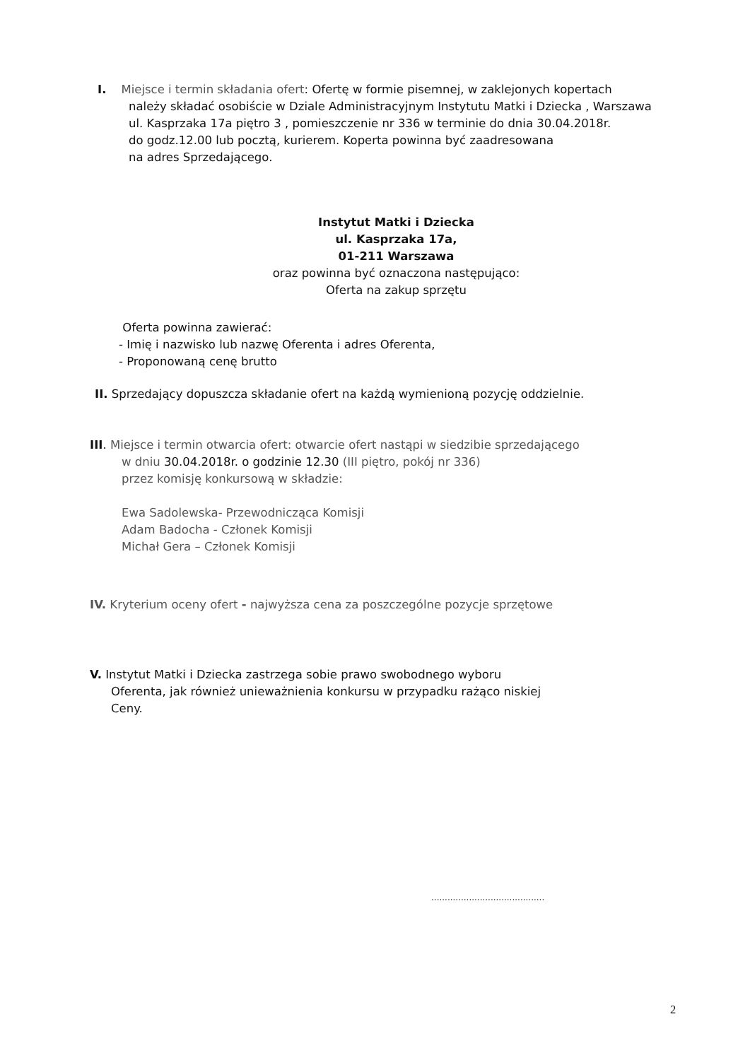I. Miejsce i termin składania ofert: Ofertę w formie pisemnej, w zaklejonych kopertach
należy składać osobiście w Dziale Administracyjnym Instytutu Matki i Dziecka , Warszawa
ul. Kasprzaka 17a piętro 3 , pomieszczenie nr 336 w terminie do dnia 30.04.2018r.
do godz.12.00 lub pocztą, kurierem. Koperta powinna być zaadresowana
na adres Sprzedającego.
Instytut Matki i Dziecka
ul. Kasprzaka 17a,
01-211 Warszawa
oraz powinna być oznaczona następująco:
Oferta na zakup sprzętu
Oferta powinna zawierać:
- Imię i nazwisko lub nazwę Oferenta i adres Oferenta,
- Proponowaną cenę brutto
II. Sprzedający dopuszcza składanie ofert na każdą wymienioną pozycję oddzielnie.
III. Miejsce i termin otwarcia ofert: otwarcie ofert nastąpi w siedzibie sprzedającego
w dniu 30.04.2018r. o godzinie 12.30 (III piętro, pokój nr 336)
przez komisję konkursową w składzie:
Ewa Sadolewska- Przewodnicząca Komisji
Adam Badocha - Członek Komisji
Michał Gera – Członek Komisji
IV. Kryterium oceny ofert - najwyższa cena za poszczególne pozycje sprzętowe
V. Instytut Matki i Dziecka zastrzega sobie prawo swobodnego wyboru
Oferenta, jak również unieważnienia konkursu w przypadku rażąco niskiej
Ceny.
..........................................
2